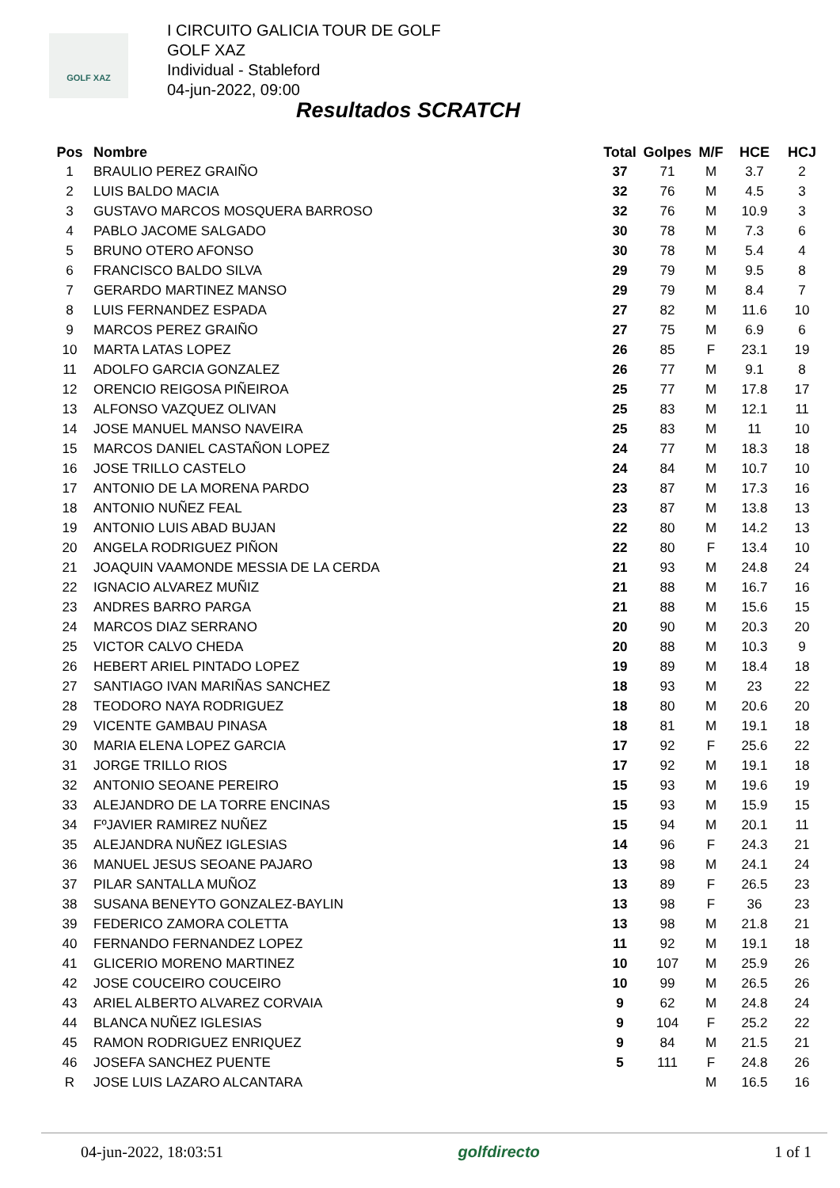GOLF XAZ
I CIRCUITO GALICIA TOUR DE GOLF
GOLF XAZ
Individual - Stableford
04-jun-2022, 09:00
Resultados SCRATCH
| Pos | Nombre | Total | Golpes | M/F | HCE | HCJ |
| --- | --- | --- | --- | --- | --- | --- |
| 1 | BRAULIO PEREZ GRAIÑO | 37 | 71 | M | 3.7 | 2 |
| 2 | LUIS BALDO MACIA | 32 | 76 | M | 4.5 | 3 |
| 3 | GUSTAVO MARCOS MOSQUERA BARROSO | 32 | 76 | M | 10.9 | 3 |
| 4 | PABLO JACOME SALGADO | 30 | 78 | M | 7.3 | 6 |
| 5 | BRUNO OTERO AFONSO | 30 | 78 | M | 5.4 | 4 |
| 6 | FRANCISCO BALDO SILVA | 29 | 79 | M | 9.5 | 8 |
| 7 | GERARDO MARTINEZ MANSO | 29 | 79 | M | 8.4 | 7 |
| 8 | LUIS FERNANDEZ ESPADA | 27 | 82 | M | 11.6 | 10 |
| 9 | MARCOS PEREZ GRAIÑO | 27 | 75 | M | 6.9 | 6 |
| 10 | MARTA LATAS LOPEZ | 26 | 85 | F | 23.1 | 19 |
| 11 | ADOLFO GARCIA GONZALEZ | 26 | 77 | M | 9.1 | 8 |
| 12 | ORENCIO REIGOSA PIÑEIROA | 25 | 77 | M | 17.8 | 17 |
| 13 | ALFONSO VAZQUEZ OLIVAN | 25 | 83 | M | 12.1 | 11 |
| 14 | JOSE MANUEL MANSO NAVEIRA | 25 | 83 | M | 11 | 10 |
| 15 | MARCOS DANIEL CASTAÑON LOPEZ | 24 | 77 | M | 18.3 | 18 |
| 16 | JOSE TRILLO CASTELO | 24 | 84 | M | 10.7 | 10 |
| 17 | ANTONIO DE LA MORENA PARDO | 23 | 87 | M | 17.3 | 16 |
| 18 | ANTONIO NUÑEZ FEAL | 23 | 87 | M | 13.8 | 13 |
| 19 | ANTONIO LUIS ABAD BUJAN | 22 | 80 | M | 14.2 | 13 |
| 20 | ANGELA RODRIGUEZ PIÑON | 22 | 80 | F | 13.4 | 10 |
| 21 | JOAQUIN VAAMONDE MESSIA DE LA CERDA | 21 | 93 | M | 24.8 | 24 |
| 22 | IGNACIO ALVAREZ MUÑIZ | 21 | 88 | M | 16.7 | 16 |
| 23 | ANDRES BARRO PARGA | 21 | 88 | M | 15.6 | 15 |
| 24 | MARCOS DIAZ SERRANO | 20 | 90 | M | 20.3 | 20 |
| 25 | VICTOR CALVO CHEDA | 20 | 88 | M | 10.3 | 9 |
| 26 | HEBERT ARIEL PINTADO LOPEZ | 19 | 89 | M | 18.4 | 18 |
| 27 | SANTIAGO IVAN MARIÑAS SANCHEZ | 18 | 93 | M | 23 | 22 |
| 28 | TEODORO NAYA RODRIGUEZ | 18 | 80 | M | 20.6 | 20 |
| 29 | VICENTE GAMBAU PINASA | 18 | 81 | M | 19.1 | 18 |
| 30 | MARIA ELENA LOPEZ GARCIA | 17 | 92 | F | 25.6 | 22 |
| 31 | JORGE TRILLO RIOS | 17 | 92 | M | 19.1 | 18 |
| 32 | ANTONIO SEOANE PEREIRO | 15 | 93 | M | 19.6 | 19 |
| 33 | ALEJANDRO DE LA TORRE ENCINAS | 15 | 93 | M | 15.9 | 15 |
| 34 | FºJAVIER RAMIREZ NUÑEZ | 15 | 94 | M | 20.1 | 11 |
| 35 | ALEJANDRA NUÑEZ IGLESIAS | 14 | 96 | F | 24.3 | 21 |
| 36 | MANUEL JESUS SEOANE PAJARO | 13 | 98 | M | 24.1 | 24 |
| 37 | PILAR SANTALLA MUÑOZ | 13 | 89 | F | 26.5 | 23 |
| 38 | SUSANA BENEYTO GONZALEZ-BAYLIN | 13 | 98 | F | 36 | 23 |
| 39 | FEDERICO ZAMORA COLETTA | 13 | 98 | M | 21.8 | 21 |
| 40 | FERNANDO FERNANDEZ LOPEZ | 11 | 92 | M | 19.1 | 18 |
| 41 | GLICERIO MORENO MARTINEZ | 10 | 107 | M | 25.9 | 26 |
| 42 | JOSE COUCEIRO COUCEIRO | 10 | 99 | M | 26.5 | 26 |
| 43 | ARIEL ALBERTO ALVAREZ CORVAIA | 9 | 62 | M | 24.8 | 24 |
| 44 | BLANCA NUÑEZ IGLESIAS | 9 | 104 | F | 25.2 | 22 |
| 45 | RAMON RODRIGUEZ ENRIQUEZ | 9 | 84 | M | 21.5 | 21 |
| 46 | JOSEFA SANCHEZ PUENTE | 5 | 111 | F | 24.8 | 26 |
| R | JOSE LUIS LAZARO ALCANTARA | | | M | 16.5 | 16 |
04-jun-2022, 18:03:51 golfdirecto 1 of 1